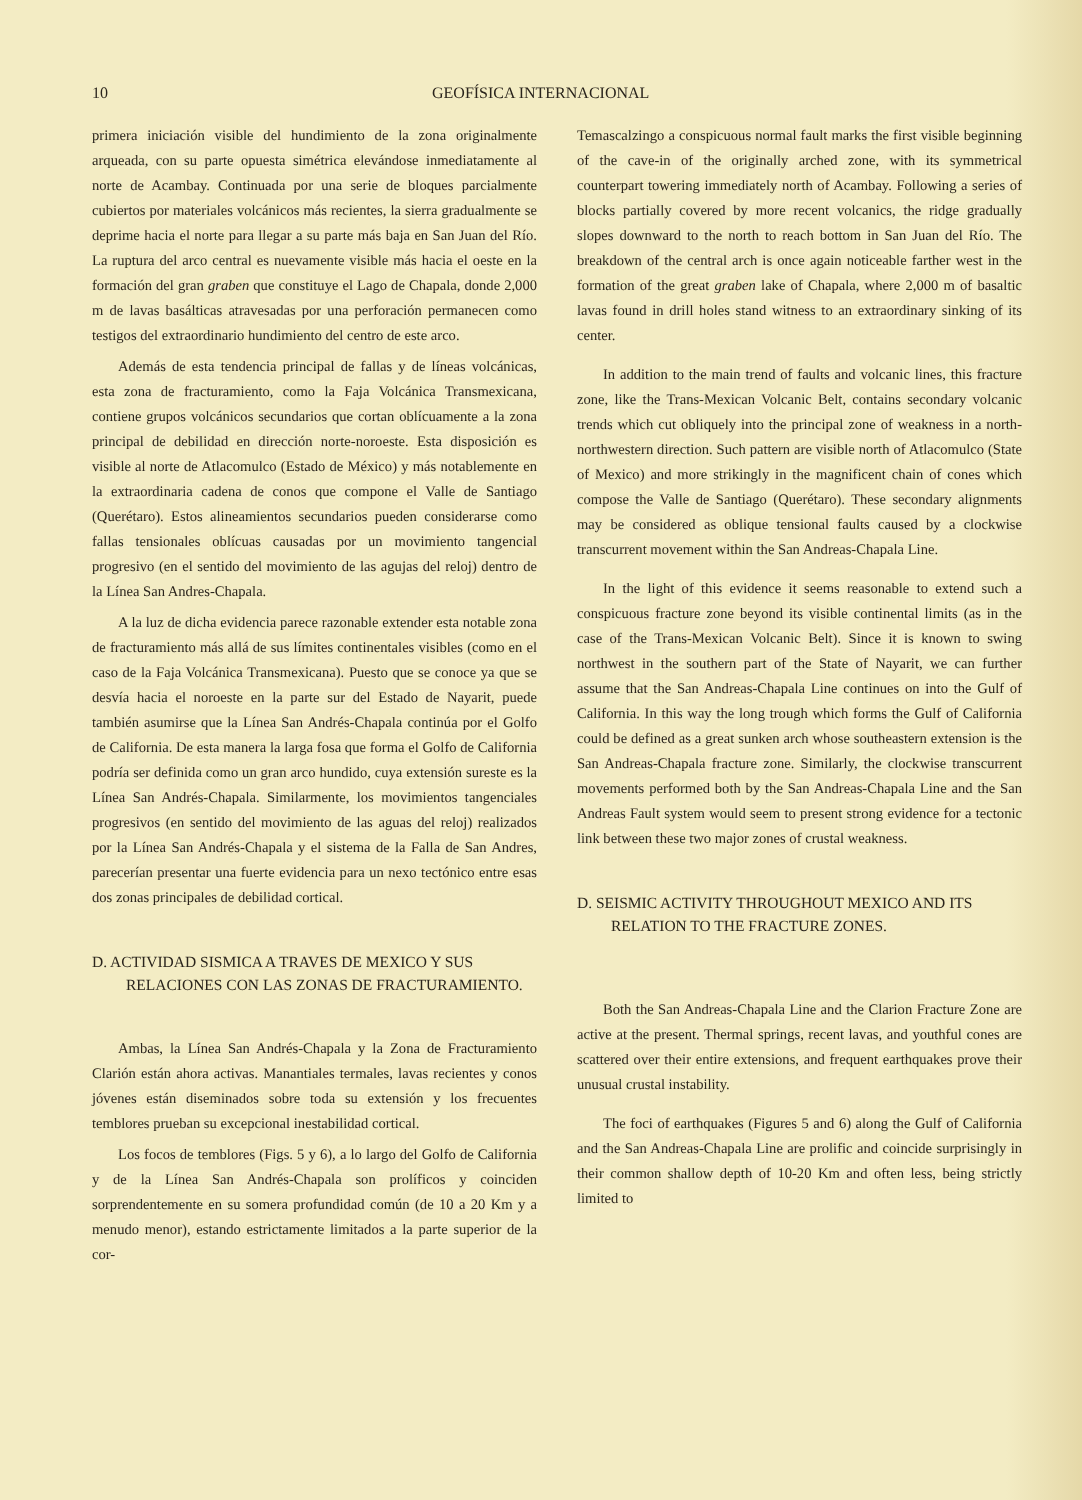10 GEOFÍSICA INTERNACIONAL
primera iniciación visible del hundimiento de la zona originalmente arqueada, con su parte opuesta simétrica elevándose inmediatamente al norte de Acambay. Continuada por una serie de bloques parcialmente cubiertos por materiales volcánicos más recientes, la sierra gradualmente se deprime hacia el norte para llegar a su parte más baja en San Juan del Río. La ruptura del arco central es nuevamente visible más hacia el oeste en la formación del gran graben que constituye el Lago de Chapala, donde 2,000 m de lavas basálticas atravesadas por una perforación permanecen como testigos del extraordinario hundimiento del centro de este arco.
Además de esta tendencia principal de fallas y de líneas volcánicas, esta zona de fracturamiento, como la Faja Volcánica Transmexicana, contiene grupos volcánicos secundarios que cortan oblícuamente a la zona principal de debilidad en dirección norte-noroeste. Esta disposición es visible al norte de Atlacomulco (Estado de México) y más notablemente en la extraordinaria cadena de conos que compone el Valle de Santiago (Querétaro). Estos alineamientos secundarios pueden considerarse como fallas tensionales oblícuas causadas por un movimiento tangencial progresivo (en el sentido del movimiento de las agujas del reloj) dentro de la Línea San Andres-Chapala.
A la luz de dicha evidencia parece razonable extender esta notable zona de fracturamiento más allá de sus límites continentales visibles (como en el caso de la Faja Volcánica Transmexicana). Puesto que se conoce ya que se desvía hacia el noroeste en la parte sur del Estado de Nayarit, puede también asumirse que la Línea San Andrés-Chapala continúa por el Golfo de California. De esta manera la larga fosa que forma el Golfo de California podría ser definida como un gran arco hundido, cuya extensión sureste es la Línea San Andrés-Chapala. Similarmente, los movimientos tangenciales progresivos (en sentido del movimiento de las aguas del reloj) realizados por la Línea San Andrés-Chapala y el sistema de la Falla de San Andres, parecerían presentar una fuerte evidencia para un nexo tectónico entre esas dos zonas principales de debilidad cortical.
D. ACTIVIDAD SISMICA A TRAVES DE MEXICO Y SUS RELACIONES CON LAS ZONAS DE FRACTURAMIENTO.
Ambas, la Línea San Andrés-Chapala y la Zona de Fracturamiento Clarión están ahora activas. Manantiales termales, lavas recientes y conos jóvenes están diseminados sobre toda su extensión y los frecuentes temblores prueban su excepcional inestabilidad cortical.
Los focos de temblores (Figs. 5 y 6), a lo largo del Golfo de California y de la Línea San Andrés-Chapala son prolíficos y coinciden sorprendentemente en su somera profundidad común (de 10 a 20 Km y a menudo menor), estando estrictamente limitados a la parte superior de la cor-
Temascalzingo a conspicuous normal fault marks the first visible beginning of the cave-in of the originally arched zone, with its symmetrical counterpart towering immediately north of Acambay. Following a series of blocks partially covered by more recent volcanics, the ridge gradually slopes downward to the north to reach bottom in San Juan del Río. The breakdown of the central arch is once again noticeable farther west in the formation of the great graben lake of Chapala, where 2,000 m of basaltic lavas found in drill holes stand witness to an extraordinary sinking of its center.
In addition to the main trend of faults and volcanic lines, this fracture zone, like the Trans-Mexican Volcanic Belt, contains secondary volcanic trends which cut obliquely into the principal zone of weakness in a north-northwestern direction. Such pattern are visible north of Atlacomulco (State of Mexico) and more strikingly in the magnificent chain of cones which compose the Valle de Santiago (Querétaro). These secondary alignments may be considered as oblique tensional faults caused by a clockwise transcurrent movement within the San Andreas-Chapala Line.
In the light of this evidence it seems reasonable to extend such a conspicuous fracture zone beyond its visible continental limits (as in the case of the Trans-Mexican Volcanic Belt). Since it is known to swing northwest in the southern part of the State of Nayarit, we can further assume that the San Andreas-Chapala Line continues on into the Gulf of California. In this way the long trough which forms the Gulf of California could be defined as a great sunken arch whose southeastern extension is the San Andreas-Chapala fracture zone. Similarly, the clockwise transcurrent movements performed both by the San Andreas-Chapala Line and the San Andreas Fault system would seem to present strong evidence for a tectonic link between these two major zones of crustal weakness.
D. SEISMIC ACTIVITY THROUGHOUT MEXICO AND ITS RELATION TO THE FRACTURE ZONES.
Both the San Andreas-Chapala Line and the Clarion Fracture Zone are active at the present. Thermal springs, recent lavas, and youthful cones are scattered over their entire extensions, and frequent earthquakes prove their unusual crustal instability.
The foci of earthquakes (Figures 5 and 6) along the Gulf of California and the San Andreas-Chapala Line are prolific and coincide surprisingly in their common shallow depth of 10-20 Km and often less, being strictly limited to